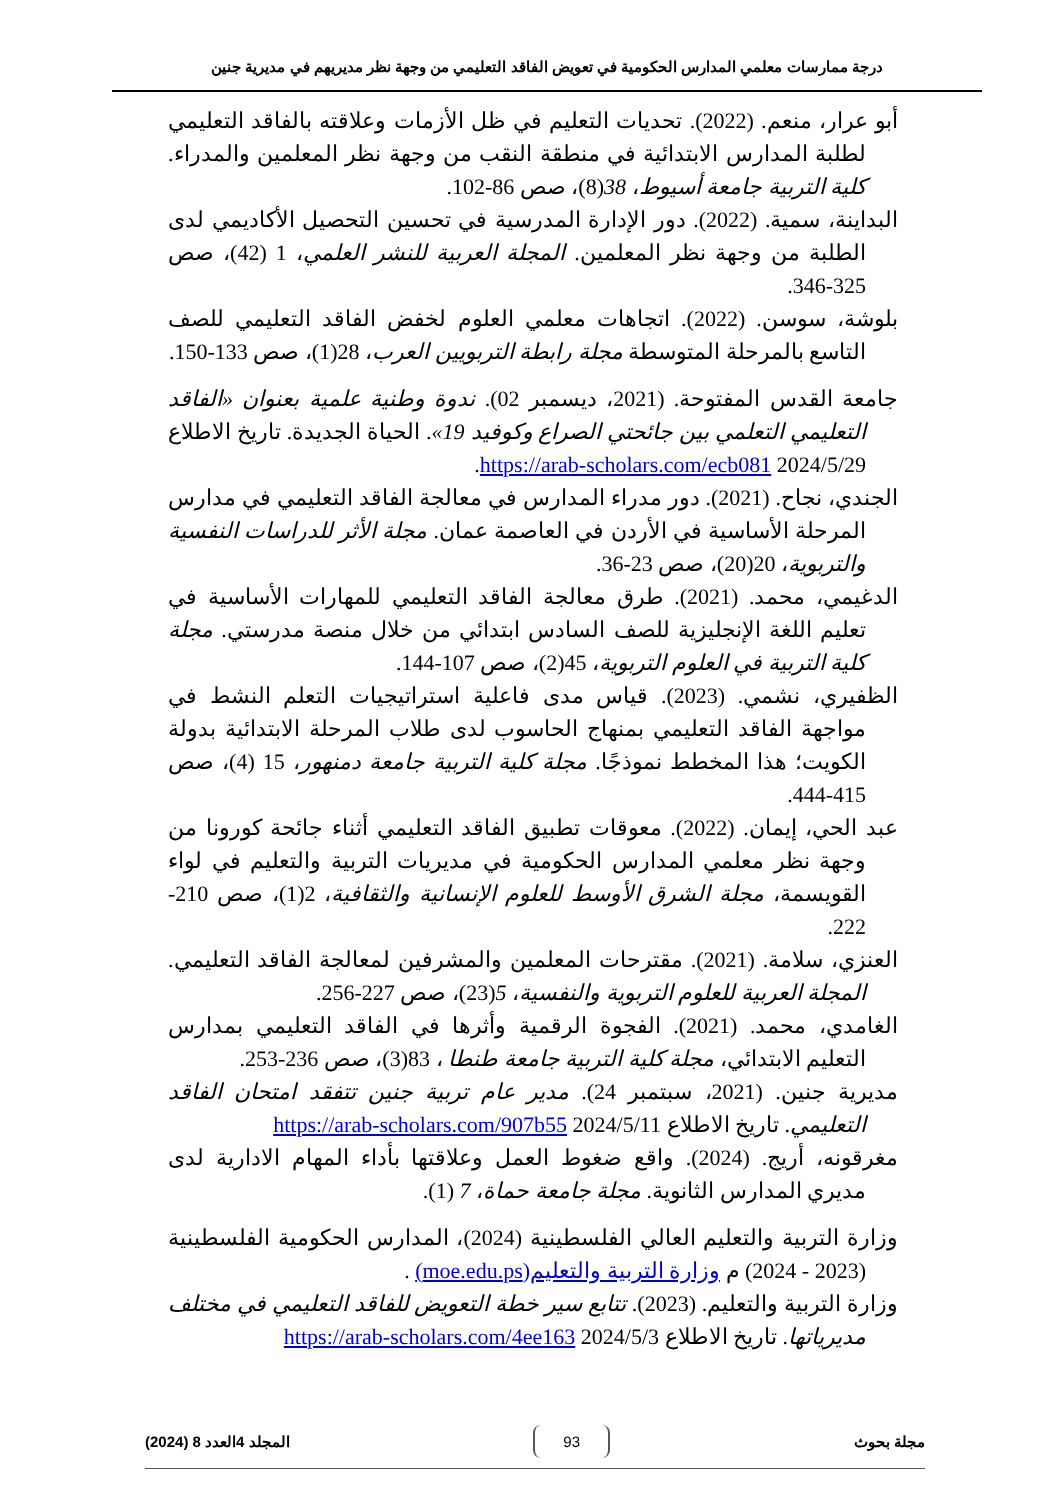درجة ممارسات معلمي المدارس الحكومية في تعويض الفاقد التعليمي من وجهة نظر مديريهم في مديرية جنين
أبو عرار، منعم. (2022). تحديات التعليم في ظل الأزمات وعلاقته بالفاقد التعليمي لطلبة المدارس الابتدائية في منطقة النقب من وجهة نظر المعلمين والمدراء. كلية التربية جامعة أسيوط، 38(8)، صص 86-102.
البداينة، سمية. (2022). دور الإدارة المدرسية في تحسين التحصيل الأكاديمي لدى الطلبة من وجهة نظر المعلمين. المجلة العربية للنشر العلمي، 1 (42)، صص 325-346.
بلوشة، سوسن. (2022). اتجاهات معلمي العلوم لخفض الفاقد التعليمي للصف التاسع بالمرحلة المتوسطة مجلة رابطة التربويين العرب، 28(1)، صص 133-150.
جامعة القدس المفتوحة. (2021، ديسمبر 02). ندوة وطنية علمية بعنوان «الفاقد التعليمي التعلمي بين جائحتي الصراع وكوفيد 19». الحياة الجديدة. تاريخ الاطلاع 2024/5/29 https://arab-scholars.com/ecb081.
الجندي، نجاح. (2021). دور مدراء المدارس في معالجة الفاقد التعليمي في مدارس المرحلة الأساسية في الأردن في العاصمة عمان. مجلة الأثر للدراسات النفسية والتربوية، 20(20)، صص 23-36.
الدغيمي، محمد. (2021). طرق معالجة الفاقد التعليمي للمهارات الأساسية في تعليم اللغة الإنجليزية للصف السادس ابتدائي من خلال منصة مدرستي. مجلة كلية التربية في العلوم التربوية، 45(2)، صص 107-144.
الظفيري، نشمي. (2023). قياس مدى فاعلية استراتيجيات التعلم النشط في مواجهة الفاقد التعليمي بمنهاج الحاسوب لدى طلاب المرحلة الابتدائية بدولة الكويت؛ هذا المخطط نموذجًا. مجلة كلية التربية جامعة دمنهور، 15 (4)، صص 415-444.
عبد الحي، إيمان. (2022). معوقات تطبيق الفاقد التعليمي أثناء جائحة كورونا من وجهة نظر معلمي المدارس الحكومية في مديريات التربية والتعليم في لواء القويسمة، مجلة الشرق الأوسط للعلوم الإنسانية والثقافية، 2(1)، صص 210-222.
العنزي، سلامة. (2021). مقترحات المعلمين والمشرفين لمعالجة الفاقد التعليمي. المجلة العربية للعلوم التربوية والنفسية، 5(23)، صص 227-256.
الغامدي، محمد. (2021). الفجوة الرقمية وأثرها في الفاقد التعليمي بمدارس التعليم الابتدائي، مجلة كلية التربية جامعة طنطا ، 83(3)، صص 236-253.
مديرية جنين. (2021، سبتمبر 24). مدير عام تربية جنين تتفقد امتحان الفاقد التعليمي. تاريخ الاطلاع 2024/5/11 https://arab-scholars.com/907b55
مغرقونه، أريج. (2024). واقع ضغوط العمل وعلاقتها بأداء المهام الادارية لدى مديري المدارس الثانوية. مجلة جامعة حماة، 7 (1).
وزارة التربية والتعليم العالي الفلسطينية (2024)، المدارس الحكومية الفلسطينية (2023 - 2024) م وزارة التربية والتعليم(moe.edu.ps) .
وزارة التربية والتعليم. (2023). تتابع سير خطة التعويض للفاقد التعليمي في مختلف مديرياتها. تاريخ الاطلاع 2024/5/3 https://arab-scholars.com/4ee163
مجلة بحوث 93 المجلد 4العدد 8 (2024)